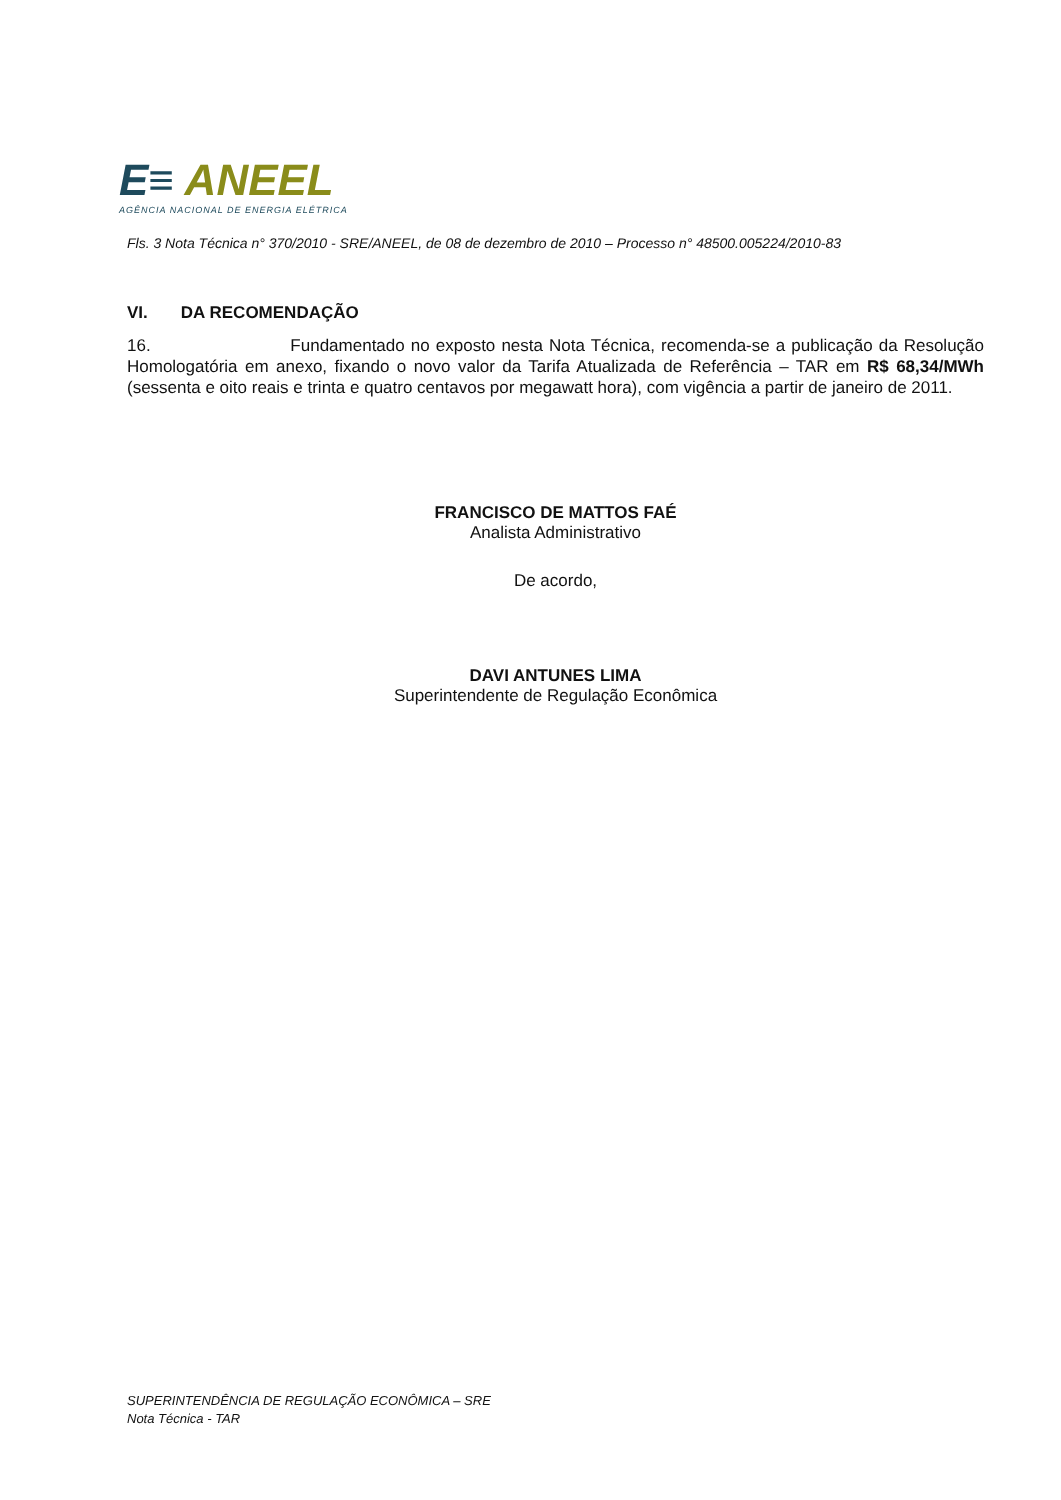E≡ ANEEL
AGÊNCIA NACIONAL DE ENERGIA ELÉTRICA
Fls. 3 Nota Técnica n° 370/2010 - SRE/ANEEL, de 08 de dezembro de 2010 – Processo n° 48500.005224/2010-83
VI. DA RECOMENDAÇÃO
16. Fundamentado no exposto nesta Nota Técnica, recomenda-se a publicação da Resolução Homologatória em anexo, fixando o novo valor da Tarifa Atualizada de Referência – TAR em R$ 68,34/MWh (sessenta e oito reais e trinta e quatro centavos por megawatt hora), com vigência a partir de janeiro de 2011.
FRANCISCO DE MATTOS FAÉ
Analista Administrativo
De acordo,
DAVI ANTUNES LIMA
Superintendente de Regulação Econômica
SUPERINTENDÊNCIA DE REGULAÇÃO ECONÔMICA – SRE
Nota Técnica - TAR